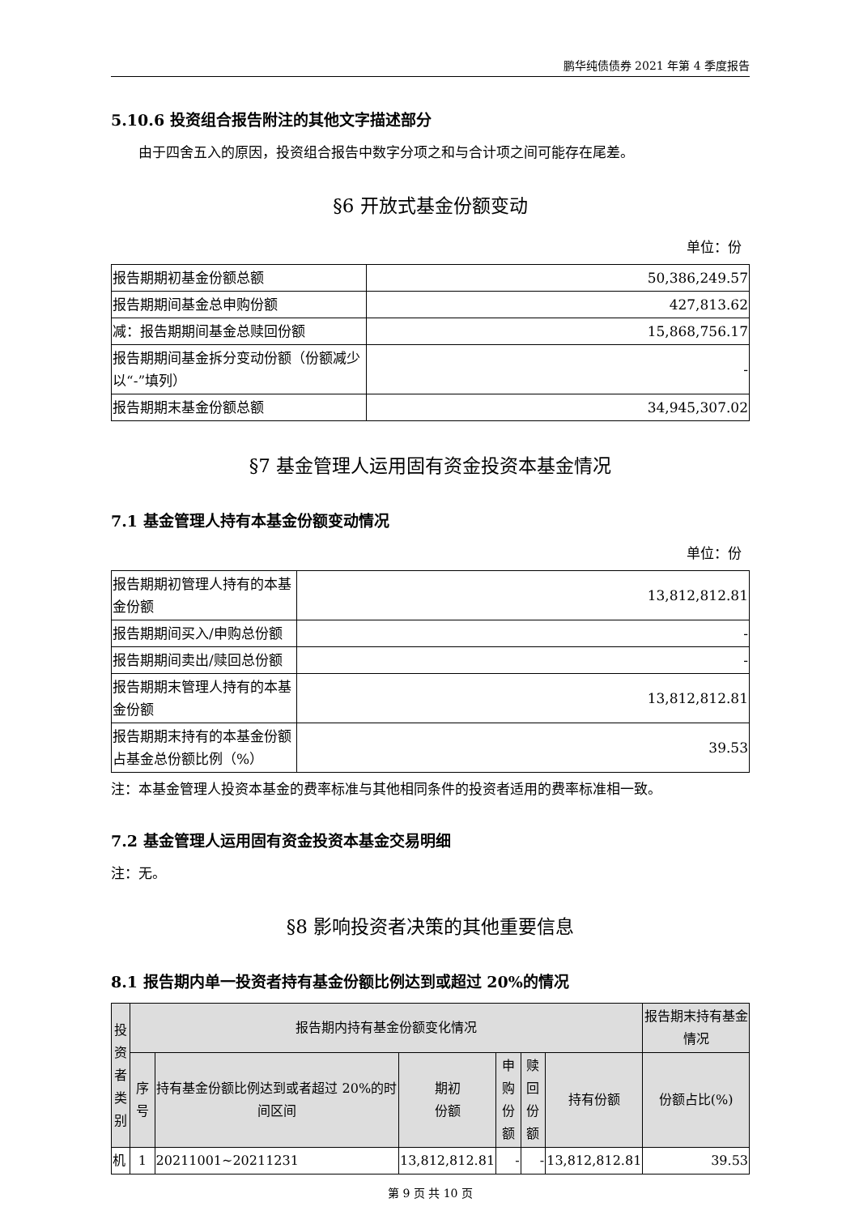鹏华纯债债券 2021 年第 4 季度报告
5.10.6 投资组合报告附注的其他文字描述部分
由于四舍五入的原因，投资组合报告中数字分项之和与合计项之间可能存在尾差。
§6 开放式基金份额变动
单位：份
| 报告期期初基金份额总额 | 50,386,249.57 |
| 报告期期间基金总申购份额 | 427,813.62 |
| 减：报告期期间基金总赎回份额 | 15,868,756.17 |
| 报告期期间基金拆分变动份额（份额减少以“-”填列） | - |
| 报告期期末基金份额总额 | 34,945,307.02 |
§7 基金管理人运用固有资金投资本基金情况
7.1 基金管理人持有本基金份额变动情况
单位：份
| 报告期期初管理人持有的本基金份额 | 13,812,812.81 |
| 报告期期间买入/申购总份额 | - |
| 报告期期间卖出/赎回总份额 | - |
| 报告期期末管理人持有的本基金份额 | 13,812,812.81 |
| 报告期期末持有的本基金份额占基金总份额比例（%） | 39.53 |
注：本基金管理人投资本基金的费率标准与其他相同条件的投资者适用的费率标准相一致。
7.2 基金管理人运用固有资金投资本基金交易明细
注：无。
§8 影响投资者决策的其他重要信息
8.1 报告期内单一投资者持有基金份额比例达到或超过 20%的情况
| 投资者类别 | 报告期内持有基金份额变化情况 | | | | | | 报告期末持有基金情况 |
| --- | --- | --- | --- | --- | --- | --- | --- |
| | 序号 | 持有基金份额比例达到或者超过 20%的时间区间 | 期初 份额 | 申购 份额 | 赎回 份额 | 持有份额 | 份额占比(%) |
| 机 | 1 | 20211001~20211231 | 13,812,812.81 | - | - | 13,812,812.81 | 39.53 |
第 9 页 共 10 页